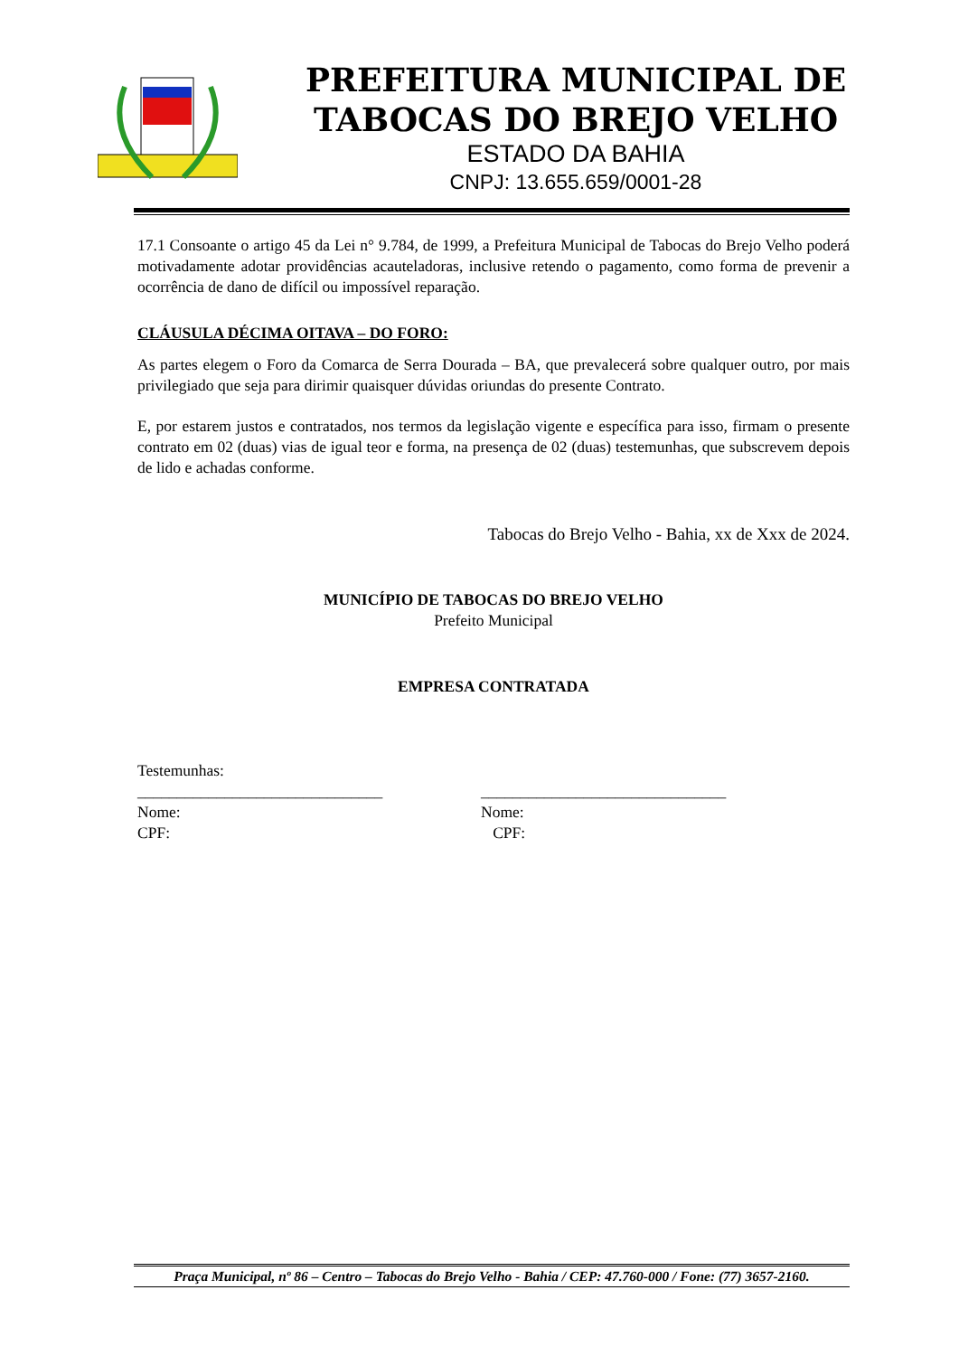PREFEITURA MUNICIPAL DE
TABOCAS DO BREJO VELHO
ESTADO DA BAHIA
CNPJ: 13.655.659/0001-28
17.1 Consoante o artigo 45 da Lei n° 9.784, de 1999, a Prefeitura Municipal de Tabocas do Brejo Velho poderá motivadamente adotar providências acauteladoras, inclusive retendo o pagamento, como forma de prevenir a ocorrência de dano de difícil ou impossível reparação.
CLÁUSULA DÉCIMA OITAVA – DO FORO:
As partes elegem o Foro da Comarca de Serra Dourada – BA, que prevalecerá sobre qualquer outro, por mais privilegiado que seja para dirimir quaisquer dúvidas oriundas do presente Contrato.
E, por estarem justos e contratados, nos termos da legislação vigente e específica para isso, firmam o presente contrato em 02 (duas) vias de igual teor e forma, na presença de 02 (duas) testemunhas, que subscrevem depois de lido e achadas conforme.
Tabocas do Brejo Velho - Bahia, xx de Xxx de 2024.
MUNICÍPIO DE TABOCAS DO BREJO VELHO
Prefeito Municipal
EMPRESA CONTRATADA
Testemunhas:
_______________________________ _______________________________
Nome:
CPF:
Nome:
CPF:
Praça Municipal, nº 86 – Centro – Tabocas do Brejo Velho - Bahia / CEP: 47.760-000 / Fone: (77) 3657-2160.